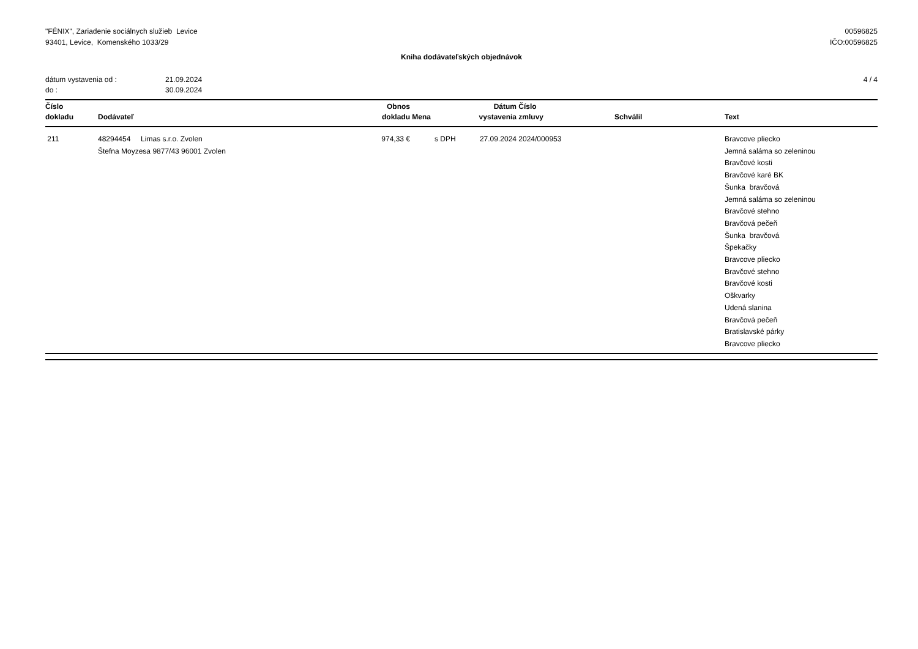"FÉNIX", Zariadenie sociálnych služieb Levice
93401, Levice, Komenského 1033/29
00596825
IČO:00596825
Kniha dodávateľských objednávok
dátum vystavenia od : 21.09.2024
do : 30.09.2024
4 / 4
| Číslo dokladu | Dodávateľ | Obnos dokladu | Mena | Dátum vystavenia | Číslo zmluvy | Schválil | Text |
| --- | --- | --- | --- | --- | --- | --- | --- |
| 211 | 48294454 Limas s.r.o. Zvolen Štefna Moyzesa 9877/43 96001 Zvolen | 974,33 € | s DPH | 27.09.2024 | 2024/000953 | | Bravcove pliecko Jemná saláma so zeleninou Bravčové kosti Bravčové karé BK Šunka bravčová Jemná saláma so zeleninou Bravčové stehno Bravčová pečeň Šunka bravčová Špekačky Bravcove pliecko Bravčové stehno Bravčové kosti Oškvarky Udená slanina Bravčová pečeň Bratislavské párky Bravcove pliecko |